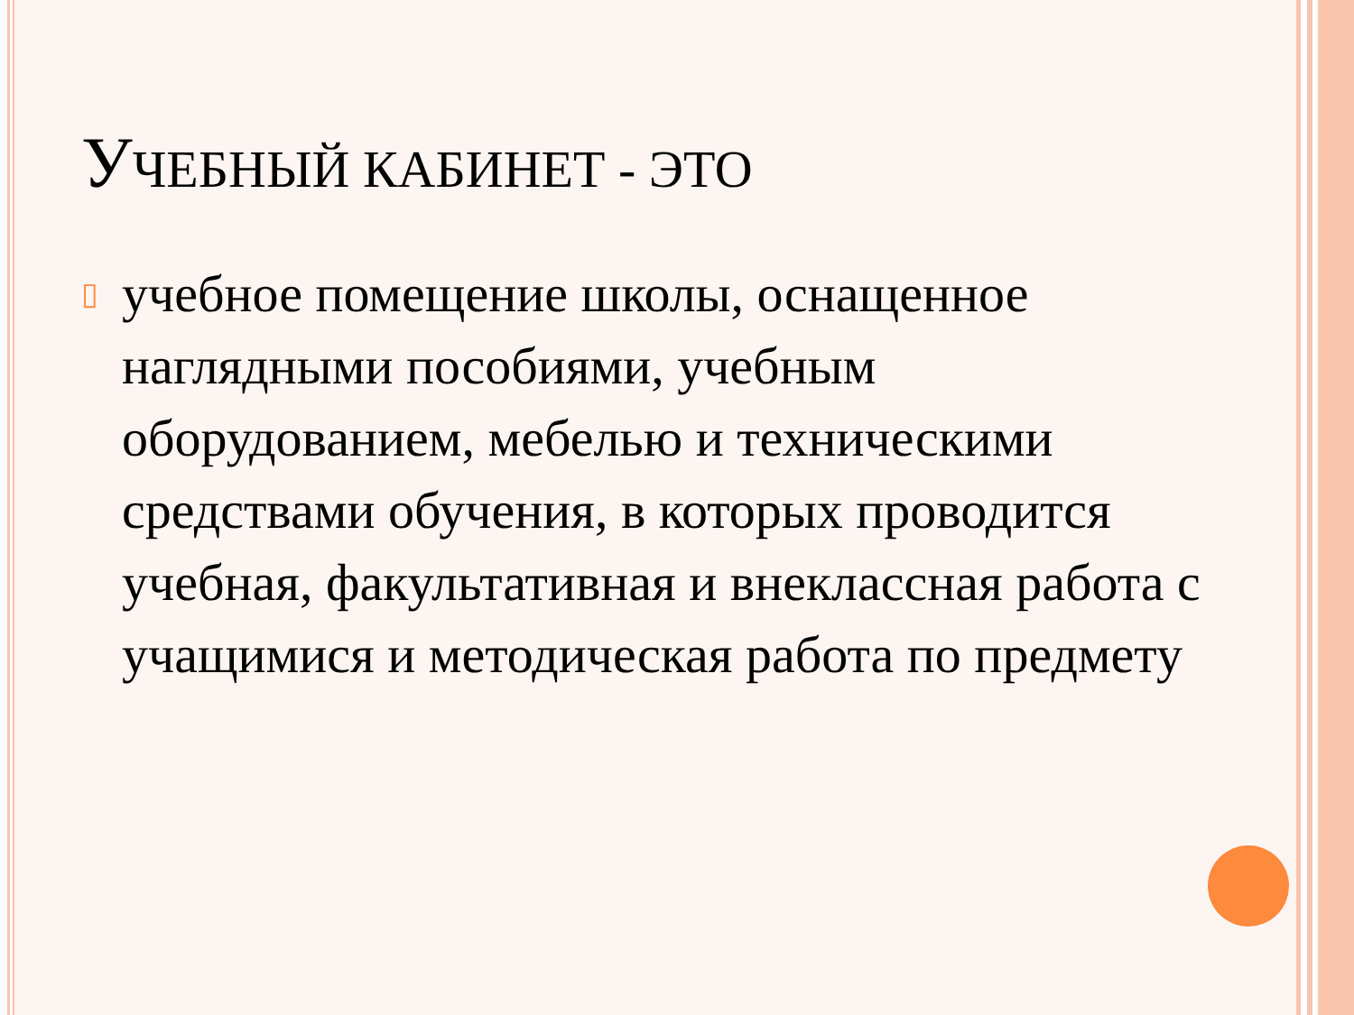УЧЕБНЫЙ КАБИНЕТ - ЭТО
▯
учебное помещение школы, оснащенное наглядными пособиями, учебным оборудованием, мебелью и техническими средствами обучения, в которых проводится учебная, факультативная и внеклассная работа с учащимися и методическая работа по предмету